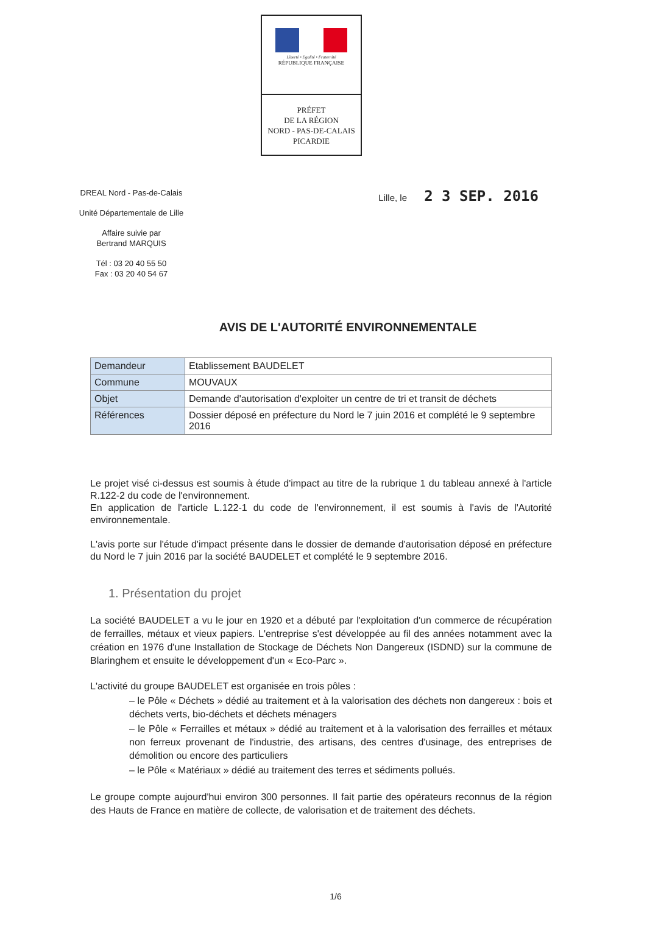Liberté • Egalité • Fraternité
RÉPUBLIQUE FRANÇAISE
PRÉFET
DE LA RÉGION
NORD - PAS-DE-CALAIS
PICARDIE
DREAL Nord - Pas-de-Calais
Unité Départementale de Lille
Affaire suivie par
Bertrand MARQUIS
Tél : 03 20 40 55 50
Fax : 03 20 40 54 67
Lille, le 2 3 SEP. 2016
AVIS DE L'AUTORITÉ ENVIRONNEMENTALE
| Demandeur | Etablissement BAUDELET |
| Commune | MOUVAUX |
| Objet | Demande d'autorisation d'exploiter un centre de tri et transit de déchets |
| Références | Dossier déposé en préfecture du Nord le 7 juin 2016 et complété le 9 septembre 2016 |
Le projet visé ci-dessus est soumis à étude d'impact au titre de la rubrique 1 du tableau annexé à l'article R.122-2 du code de l'environnement.
En application de l'article L.122-1 du code de l'environnement, il est soumis à l'avis de l'Autorité environnementale.
L'avis porte sur l'étude d'impact présente dans le dossier de demande d'autorisation déposé en préfecture du Nord le 7 juin 2016 par la société BAUDELET et complété le 9 septembre 2016.
1. Présentation du projet
La société BAUDELET a vu le jour en 1920 et a débuté par l'exploitation d'un commerce de récupération de ferrailles, métaux et vieux papiers. L'entreprise s'est développée au fil des années notamment avec la création en 1976 d'une Installation de Stockage de Déchets Non Dangereux (ISDND) sur la commune de Blaringhem et ensuite le développement d'un « Eco-Parc ».
L'activité du groupe BAUDELET est organisée en trois pôles :
– le Pôle « Déchets » dédié au traitement et à la valorisation des déchets non dangereux : bois et déchets verts, bio-déchets et déchets ménagers
– le Pôle « Ferrailles et métaux » dédié au traitement et à la valorisation des ferrailles et métaux non ferreux provenant de l'industrie, des artisans, des centres d'usinage, des entreprises de démolition ou encore des particuliers
– le Pôle « Matériaux » dédié au traitement des terres et sédiments pollués.
Le groupe compte aujourd'hui environ 300 personnes. Il fait partie des opérateurs reconnus de la région des Hauts de France en matière de collecte, de valorisation et de traitement des déchets.
1/6